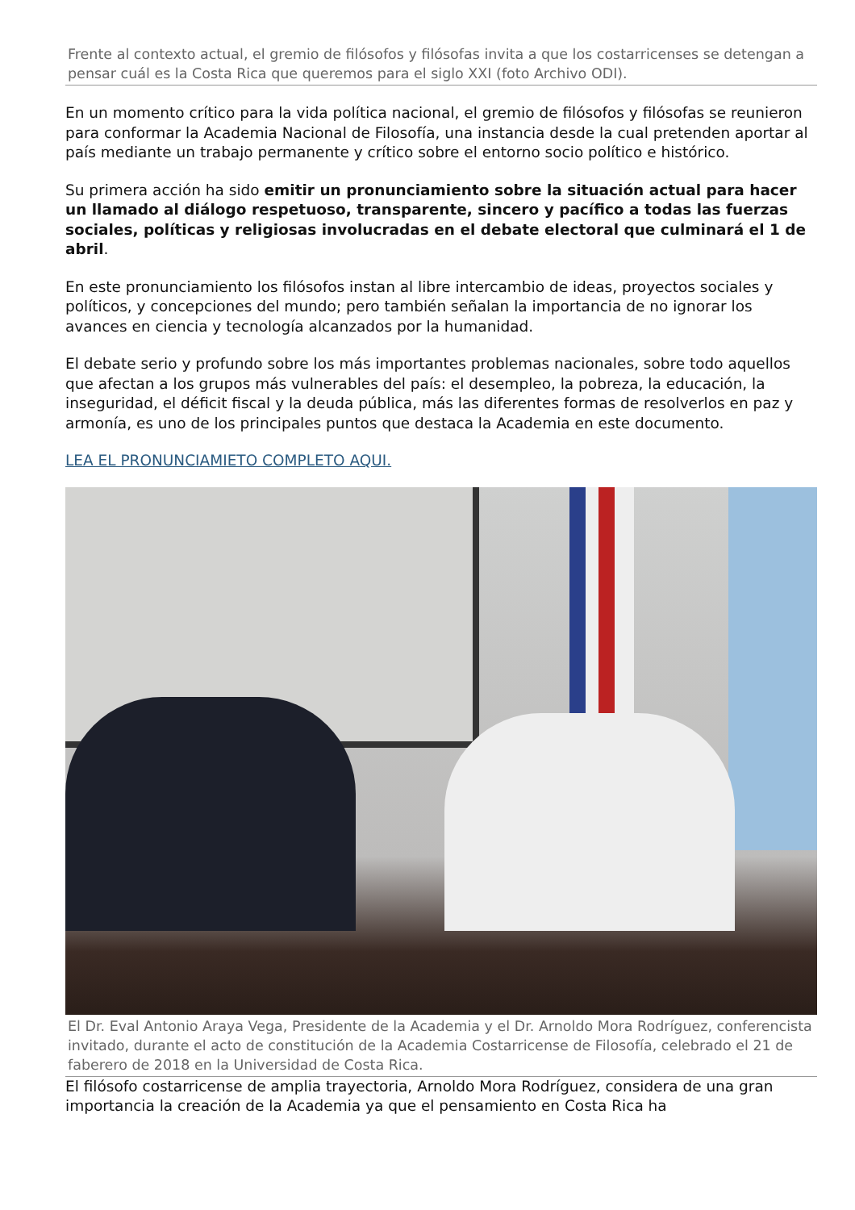Frente al contexto actual, el gremio de filósofos y filósofas invita a que los costarricenses se detengan a pensar cuál es la Costa Rica que queremos para el siglo XXI (foto Archivo ODI).
En un momento crítico para la vida política nacional, el gremio de filósofos y filósofas se reunieron para conformar la Academia Nacional de Filosofía, una instancia desde la cual pretenden aportar al país mediante un trabajo permanente y crítico sobre el entorno socio político e histórico.
Su primera acción ha sido emitir un pronunciamiento sobre la situación actual para hacer un llamado al diálogo respetuoso, transparente, sincero y pacífico a todas las fuerzas sociales, políticas y religiosas involucradas en el debate electoral que culminará el 1 de abril.
En este pronunciamiento los filósofos instan al libre intercambio de ideas, proyectos sociales y políticos, y concepciones del mundo; pero también señalan la importancia de no ignorar los avances en ciencia y tecnología alcanzados por la humanidad.
El debate serio y profundo sobre los más importantes problemas nacionales, sobre todo aquellos que afectan a los grupos más vulnerables del país: el desempleo, la pobreza, la educación, la inseguridad, el déficit fiscal y la deuda pública, más las diferentes formas de resolverlos en paz y armonía, es uno de los principales puntos que destaca la Academia en este documento.
LEA EL PRONUNCIAMIETO COMPLETO AQUI.
El Dr. Eval Antonio Araya Vega, Presidente de la Academia y el Dr. Arnoldo Mora Rodríguez, conferencista invitado, durante el acto de constitución de la Academia Costarricense de Filosofía, celebrado el 21 de faberero de 2018 en la Universidad de Costa Rica.
El filósofo costarricense de amplia trayectoria, Arnoldo Mora Rodríguez, considera de una gran importancia la creación de la Academia ya que el pensamiento en Costa Rica ha